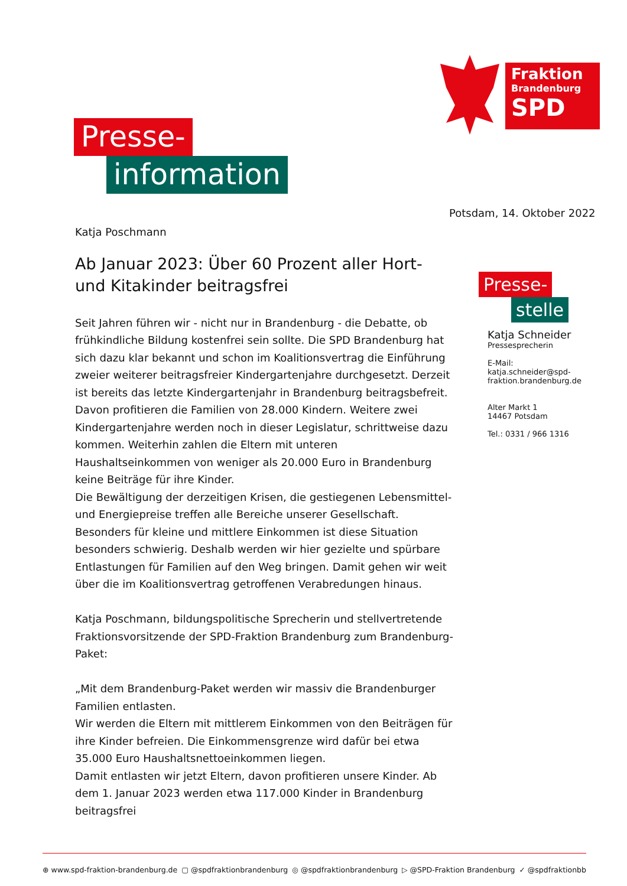Fraktion
Brandenburg
SPD
Presse-
information
Potsdam, 14. Oktober 2022
Katja Poschmann
Ab Januar 2023: Über 60 Prozent aller Hort- und Kitakinder beitragsfrei
Seit Jahren führen wir - nicht nur in Brandenburg - die Debatte, ob frühkindliche Bildung kostenfrei sein sollte. Die SPD Brandenburg hat sich dazu klar bekannt und schon im Koalitionsvertrag die Einführung zweier weiterer beitragsfreier Kindergartenjahre durchgesetzt. Derzeit ist bereits das letzte Kindergartenjahr in Brandenburg beitragsbefreit. Davon profitieren die Familien von 28.000 Kindern. Weitere zwei Kindergartenjahre werden noch in dieser Legislatur, schrittweise dazu kommen. Weiterhin zahlen die Eltern mit unteren Haushaltseinkommen von weniger als 20.000 Euro in Brandenburg keine Beiträge für ihre Kinder.
Die Bewältigung der derzeitigen Krisen, die gestiegenen Lebensmittel- und Energiepreise treffen alle Bereiche unserer Gesellschaft. Besonders für kleine und mittlere Einkommen ist diese Situation besonders schwierig. Deshalb werden wir hier gezielte und spürbare Entlastungen für Familien auf den Weg bringen. Damit gehen wir weit über die im Koalitionsvertrag getroffenen Verabredungen hinaus.
Katja Poschmann, bildungspolitische Sprecherin und stellvertretende Fraktionsvorsitzende der SPD-Fraktion Brandenburg zum Brandenburg-Paket:
„Mit dem Brandenburg-Paket werden wir massiv die Brandenburger Familien entlasten.
Wir werden die Eltern mit mittlerem Einkommen von den Beiträgen für ihre Kinder befreien. Die Einkommensgrenze wird dafür bei etwa 35.000 Euro Haushaltsnettoeinkommen liegen.
Damit entlasten wir jetzt Eltern, davon profitieren unsere Kinder. Ab dem 1. Januar 2023 werden etwa 117.000 Kinder in Brandenburg beitragsfrei
Presse-
stelle
Katja Schneider
Pressesprecherin
E-Mail:
katja.schneider@spd-
fraktion.brandenburg.de
Alter Markt 1
14467 Potsdam
Tel.: 0331 / 966 1316
⊕ www.spd-fraktion-brandenburg.de ▢ @spdfraktionbrandenburg ◎ @spdfraktionbrandenburg ▷ @SPD-Fraktion Brandenburg ✓ @spdfraktionbb